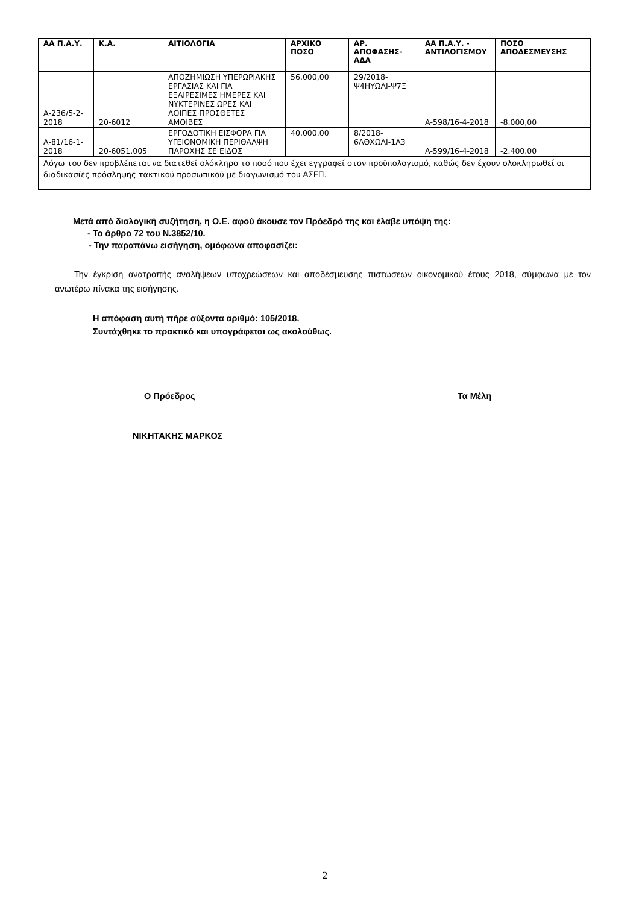| ΑΑ Π.Α.Υ. | Κ.Α. | ΑΙΤΙΟΛΟΓΙΑ | ΑΡΧΙΚΟ ΠΟΣΟ | ΑΡ. ΑΠΟΦΑΣΗΣ-ΑΔΑ | ΑΑ Π.Α.Υ. - ΑΝΤΙΛΟΓΙΣΜΟΥ | ΠΟΣΟ ΑΠΟΔΕΣΜΕΥΣΗΣ |
| --- | --- | --- | --- | --- | --- | --- |
| Α-236/5-2-2018 | 20-6012 | ΑΠΟΖΗΜΙΩΣΗ ΥΠΕΡΩΡΙΑΚΗΣ ΕΡΓΑΣΙΑΣ ΚΑΙ ΓΙΑ ΕΞΑΙΡΕΣΙΜΕΣ ΗΜΕΡΕΣ ΚΑΙ ΝΥΚΤΕΡΙΝΕΣ ΩΡΕΣ ΚΑΙ ΛΟΙΠΕΣ ΠΡΟΣΘΕΤΕΣ ΑΜΟΙΒΕΣ | 56.000,00 | 29/2018-Ψ4ΗΥΩΛΙ-Ψ7Ξ | Α-598/16-4-2018 | -8.000,00 |
| Α-81/16-1-2018 | 20-6051.005 | ΕΡΓΟΔΟΤΙΚΗ ΕΙΣΦΟΡΑ ΓΙΑ ΥΓΕΙΟΝΟΜΙΚΗ ΠΕΡΙΘΑΛΨΗ ΠΑΡΟΧΗΣ ΣΕ ΕΙΔΟΣ | 40.000.00 | 8/2018-6ΛΘΧΩΛΙ-1Α3 | Α-599/16-4-2018 | -2.400.00 |
| Λόγω του δεν προβλέπεται να διατεθεί ολόκληρο το ποσό που έχει εγγραφεί στον προϋπολογισμό, καθώς δεν έχουν ολοκληρωθεί οι διαδικασίες πρόσληψης τακτικού προσωπικού με διαγωνισμό του ΑΣΕΠ. | | | | | | |
Μετά από διαλογική συζήτηση, η Ο.Ε. αφού άκουσε τον Πρόεδρό της και έλαβε υπόψη της:
- Το άρθρο 72 του Ν.3852/10.
- Την παραπάνω εισήγηση, ομόφωνα αποφασίζει:
Την έγκριση ανατροπής αναλήψεων υποχρεώσεων και αποδέσμευσης πιστώσεων οικονομικού έτους 2018, σύμφωνα με τον ανωτέρω πίνακα της εισήγησης.
Η απόφαση αυτή πήρε αύξοντα αριθμό: 105/2018.
Συντάχθηκε το πρακτικό και υπογράφεται ως ακολούθως.
Ο Πρόεδρος Τα Μέλη
ΝΙΚΗΤΑΚΗΣ ΜΑΡΚΟΣ
2